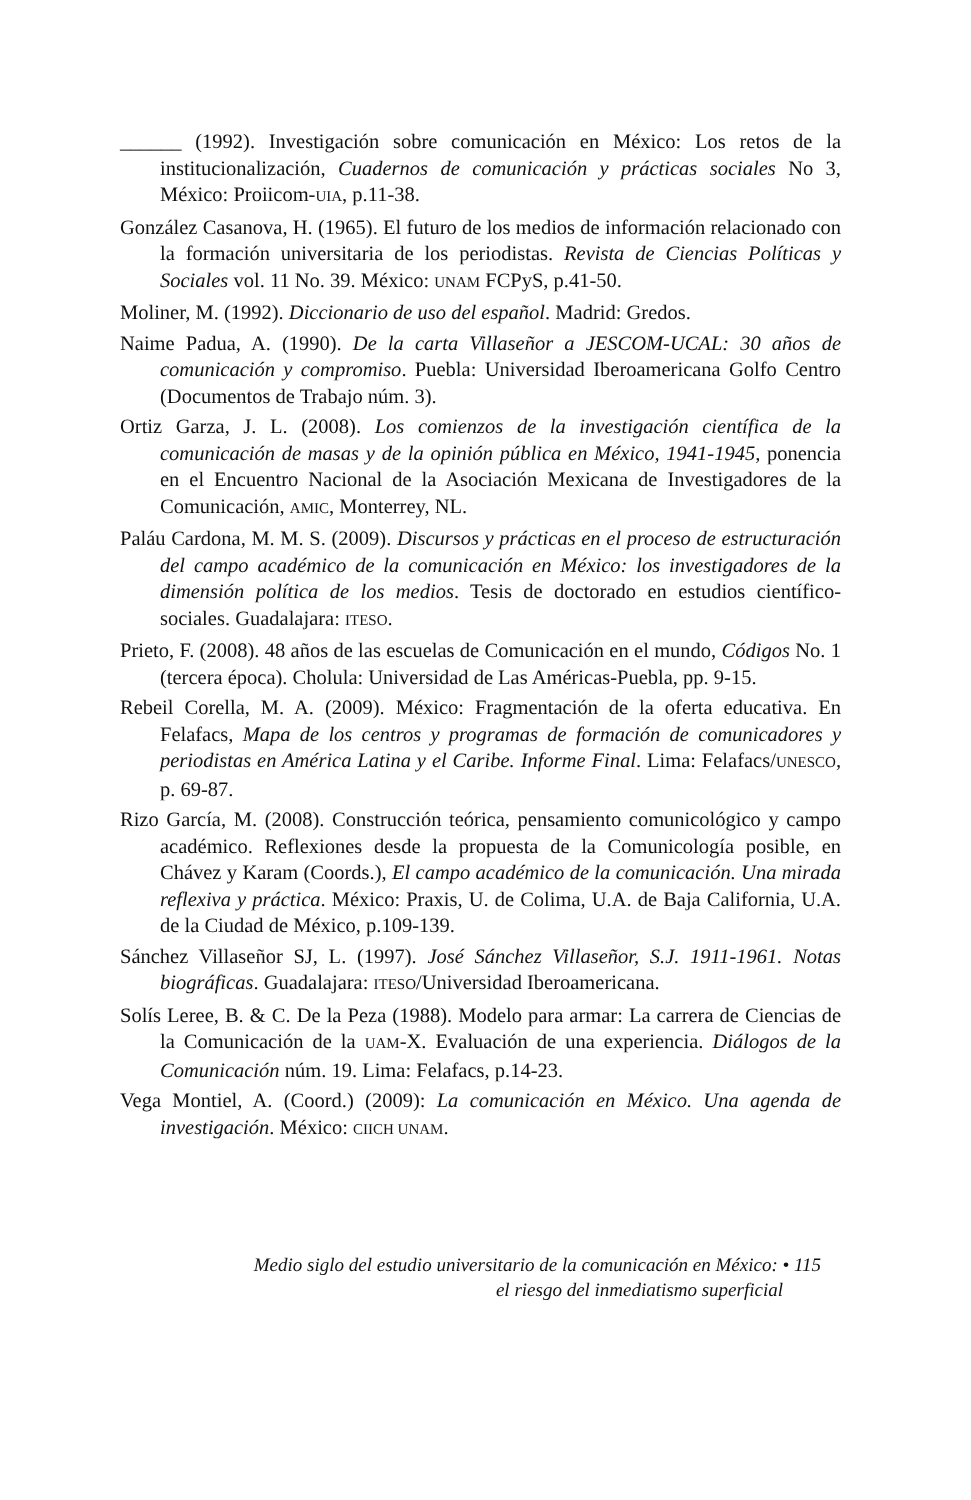______ (1992). Investigación sobre comunicación en México: Los retos de la institucionalización, Cuadernos de comunicación y prácticas sociales No 3, México: Proiicom-UIA, p.11-38.
González Casanova, H. (1965). El futuro de los medios de información relacionado con la formación universitaria de los periodistas. Revista de Ciencias Políticas y Sociales vol. 11 No. 39. México: UNAM FCPyS, p.41-50.
Moliner, M. (1992). Diccionario de uso del español. Madrid: Gredos.
Naime Padua, A. (1990). De la carta Villaseñor a JESCOM-UCAL: 30 años de comunicación y compromiso. Puebla: Universidad Iberoamericana Golfo Centro (Documentos de Trabajo núm. 3).
Ortiz Garza, J. L. (2008). Los comienzos de la investigación científica de la comunicación de masas y de la opinión pública en México, 1941-1945, ponencia en el Encuentro Nacional de la Asociación Mexicana de Investigadores de la Comunicación, AMIC, Monterrey, NL.
Paláu Cardona, M. M. S. (2009). Discursos y prácticas en el proceso de estructuración del campo académico de la comunicación en México: los investigadores de la dimensión política de los medios. Tesis de doctorado en estudios científico-sociales. Guadalajara: ITESO.
Prieto, F. (2008). 48 años de las escuelas de Comunicación en el mundo, Códigos No. 1 (tercera época). Cholula: Universidad de Las Américas-Puebla, pp. 9-15.
Rebeil Corella, M. A. (2009). México: Fragmentación de la oferta educativa. En Felafacs, Mapa de los centros y programas de formación de comunicadores y periodistas en América Latina y el Caribe. Informe Final. Lima: Felafacs/UNESCO, p. 69-87.
Rizo García, M. (2008). Construcción teórica, pensamiento comunicológico y campo académico. Reflexiones desde la propuesta de la Comunicología posible, en Chávez y Karam (Coords.), El campo académico de la comunicación. Una mirada reflexiva y práctica. México: Praxis, U. de Colima, U.A. de Baja California, U.A. de la Ciudad de México, p.109-139.
Sánchez Villaseñor SJ, L. (1997). José Sánchez Villaseñor, S.J. 1911-1961. Notas biográficas. Guadalajara: ITESO/Universidad Iberoamericana.
Solís Leree, B. & C. De la Peza (1988). Modelo para armar: La carrera de Ciencias de la Comunicación de la UAM-X. Evaluación de una experiencia. Diálogos de la Comunicación núm. 19. Lima: Felafacs, p.14-23.
Vega Montiel, A. (Coord.) (2009): La comunicación en México. Una agenda de investigación. México: CIICH UNAM.
Medio siglo del estudio universitario de la comunicación en México: • 115
el riesgo del inmediatismo superficial